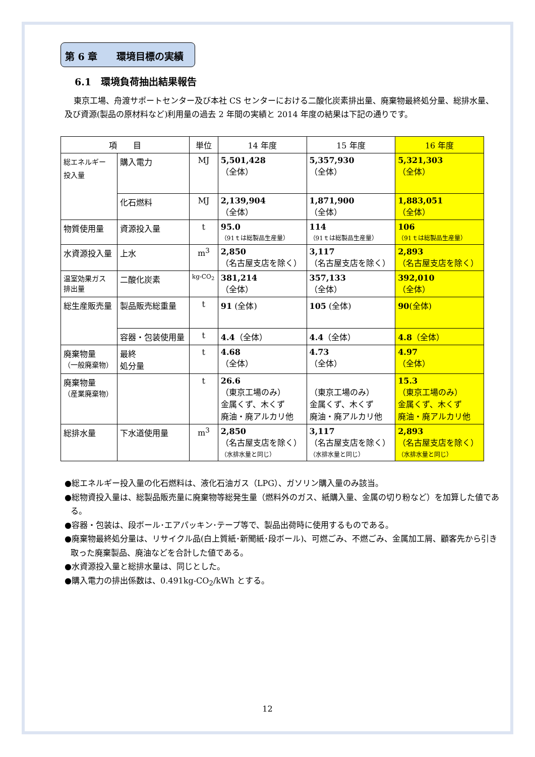第 6 章　　環境目標の実績
6.1　環境負荷抽出結果報告
東京工場、舟渡サポートセンター及び本社 CS センターにおける二酸化炭素排出量、廃棄物最終処分量、総排水量、及び資源(製品の原材料など)利用量の過去 2 年間の実績と 2014 年度の結果は下記の通りです。
| 項 目 | | 単位 | 14 年度 | 15 年度 | 16 年度 |
| --- | --- | --- | --- | --- | --- |
| 総エネルギー 投入量 | 購入電力 | MJ | 5,501,428 （全体） | 5,357,930 （全体） | 5,321,303 （全体） |
| | 化石燃料 | MJ | 2,139,904 （全体） | 1,871,900 （全体） | 1,883,051 （全体） |
| 物質使用量 | 資源投入量 | t | 95.0 （91ｔは総製品生産量） | 114 （91ｔは総製品生産量） | 106 （91ｔは総製品生産量） |
| 水資源投入量 | 上水 | m<sup>3</sup> | 2,850 （名古屋支店を除く） | 3,117 （名古屋支店を除く） | 2,893 （名古屋支店を除く） |
| 温室効果ガス 排出量 | 二酸化炭素 | kg-CO<sub>2</sub> | 381,214 （全体） | 357,133 （全体） | 392,010 （全体） |
| 総生産販売量 | 製品販売総重量 | t | 91 (全体) | 105 (全体) | 90 (全体) |
| | 容器・包装使用量 | t | 4.4 （全体） | 4.4 （全体） | 4.8 （全体） |
| 廃棄物量 （一般廃棄物） | 最終 処分量 | t | 4.68 （全体） | 4.73 （全体） | 4.97 （全体） |
| 廃棄物量 （産業廃棄物） | | t | 26.6 （東京工場のみ） 金属くず、木くず 廃油・廃アルカリ他 | （東京工場のみ） 金属くず、木くず 廃油・廃アルカリ他 | 15.3 （東京工場のみ） 金属くず、木くず 廃油・廃アルカリ他 |
| 総排水量 | 下水道使用量 | m<sup>3</sup> | 2,850 （名古屋支店を除く） （水排水量と同じ） | 3,117 （名古屋支店を除く） （水排水量と同じ） | 2,893 （名古屋支店を除く） （水排水量と同じ） |
●総エネルギー投入量の化石燃料は、液化石油ガス（LPG）、ガソリン購入量のみ該当。
●総物資投入量は、総製品販売量に廃棄物等総発生量（燃料外のガス、紙購入量、金属の切り粉など）を加算した値である。
●容器・包装は、段ボール･エアパッキン･テープ等で、製品出荷時に使用するものである。
●廃棄物最終処分量は、リサイクル品(白上質紙･新聞紙･段ボール)、可燃ごみ、不燃ごみ、金属加工屑、顧客先から引き取った廃棄製品、廃油などを合計した値である。
●水資源投入量と総排水量は、同じとした。
●購入電力の排出係数は、0.491kg-CO<sub>2</sub>/kWh とする。
12